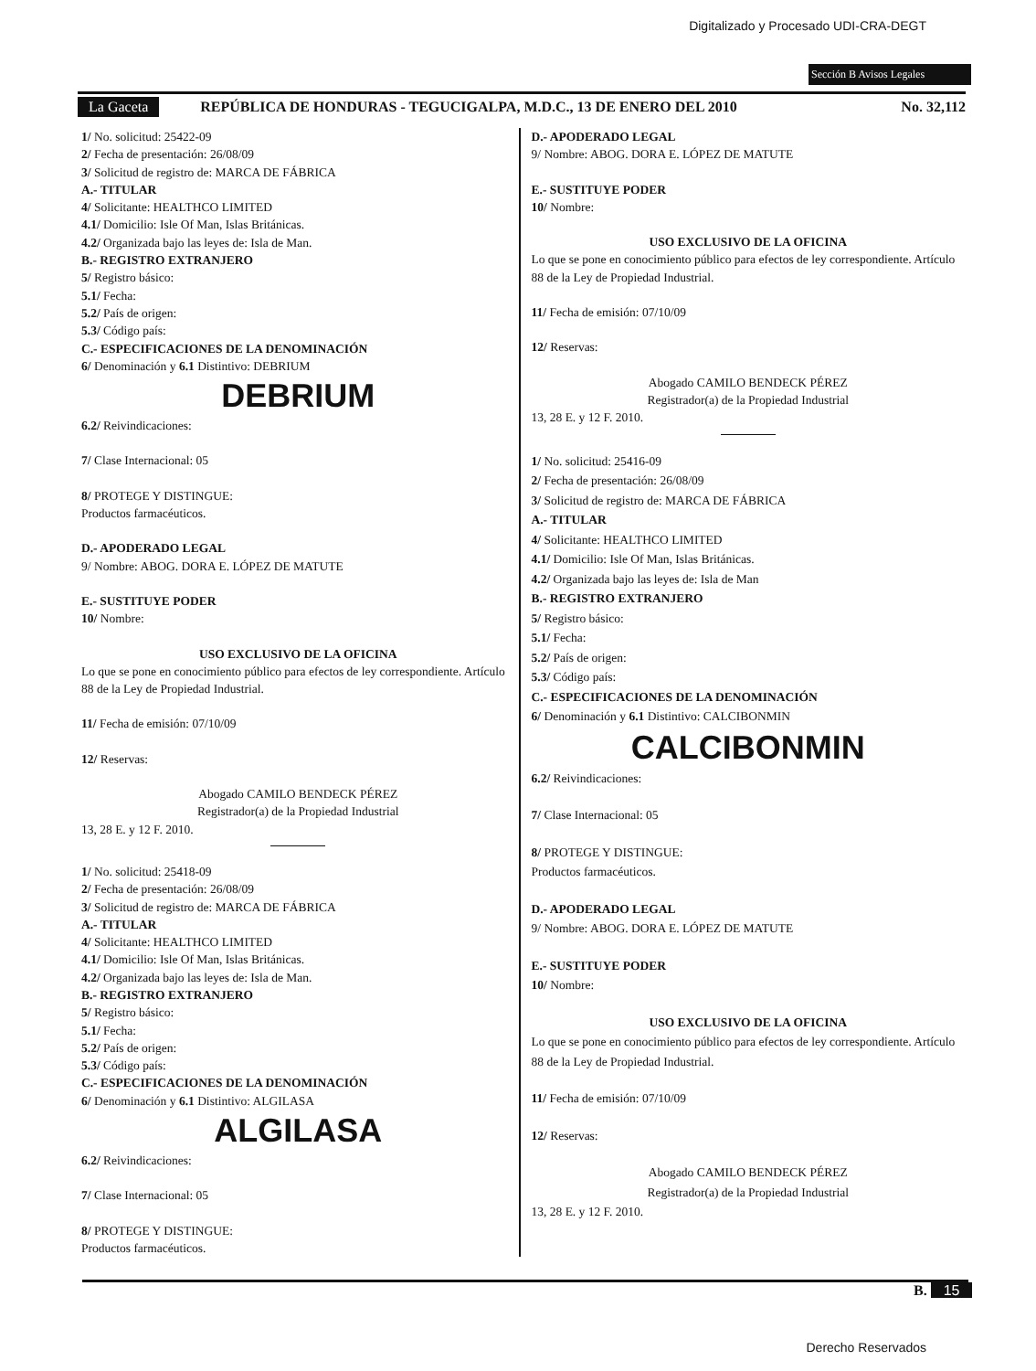Digitalizado y Procesado UDI-CRA-DEGT
Sección B Avisos Legales
La Gaceta REPÚBLICA DE HONDURAS - TEGUCIGALPA, M.D.C., 13 DE ENERO DEL 2010 No. 32,112
1/ No. solicitud: 25422-09
2/ Fecha de presentación: 26/08/09
3/ Solicitud de registro de: MARCA DE FÁBRICA
A.- TITULAR
4/ Solicitante: HEALTHCO LIMITED
4.1/ Domicilio: Isle Of Man, Islas Británicas.
4.2/ Organizada bajo las leyes de: Isla de Man.
B.- REGISTRO EXTRANJERO
5/ Registro básico:
5.1/ Fecha:
5.2/ País de origen:
5.3/ Código país:
C.- ESPECIFICACIONES DE LA DENOMINACIÓN
6/ Denominación y 6.1 Distintivo: DEBRIUM
DEBRIUM
6.2/ Reivindicaciones:
7/ Clase Internacional: 05
8/ PROTEGE Y DISTINGUE:
Productos farmacéuticos.
D.- APODERADO LEGAL
9/ Nombre: ABOG. DORA E. LÓPEZ DE MATUTE
E.- SUSTITUYE PODER
10/ Nombre:
USO EXCLUSIVO DE LA OFICINA
Lo que se pone en conocimiento público para efectos de ley correspondiente. Artículo 88 de la Ley de Propiedad Industrial.
11/ Fecha de emisión: 07/10/09
12/ Reservas:
Abogado CAMILO BENDECK PÉREZ
Registrador(a) de la Propiedad Industrial
13, 28 E. y 12 F. 2010.
1/ No. solicitud: 25418-09
2/ Fecha de presentación: 26/08/09
3/ Solicitud de registro de: MARCA DE FÁBRICA
A.- TITULAR
4/ Solicitante: HEALTHCO LIMITED
4.1/ Domicilio: Isle Of Man, Islas Británicas.
4.2/ Organizada bajo las leyes de: Isla de Man.
B.- REGISTRO EXTRANJERO
5/ Registro básico:
5.1/ Fecha:
5.2/ País de origen:
5.3/ Código país:
C.- ESPECIFICACIONES DE LA DENOMINACIÓN
6/ Denominación y 6.1 Distintivo: ALGILASA
ALGILASA
6.2/ Reivindicaciones:
7/ Clase Internacional: 05
8/ PROTEGE Y DISTINGUE:
Productos farmacéuticos.
D.- APODERADO LEGAL
9/ Nombre: ABOG. DORA E. LÓPEZ DE MATUTE
E.- SUSTITUYE PODER
10/ Nombre:
USO EXCLUSIVO DE LA OFICINA
Lo que se pone en conocimiento público para efectos de ley correspondiente. Artículo 88 de la Ley de Propiedad Industrial.
11/ Fecha de emisión: 07/10/09
12/ Reservas:
Abogado CAMILO BENDECK PÉREZ
Registrador(a) de la Propiedad Industrial
13, 28 E. y 12 F. 2010.
1/ No. solicitud: 25416-09
2/ Fecha de presentación: 26/08/09
3/ Solicitud de registro de: MARCA DE FÁBRICA
A.- TITULAR
4/ Solicitante: HEALTHCO LIMITED
4.1/ Domicilio: Isle Of Man, Islas Británicas.
4.2/ Organizada bajo las leyes de: Isla de Man
B.- REGISTRO EXTRANJERO
5/ Registro básico:
5.1/ Fecha:
5.2/ País de origen:
5.3/ Código país:
C.- ESPECIFICACIONES DE LA DENOMINACIÓN
6/ Denominación y 6.1 Distintivo: CALCIBONMIN
CALCIBONMIN
6.2/ Reivindicaciones:
7/ Clase Internacional: 05
8/ PROTEGE Y DISTINGUE:
Productos farmacéuticos.
D.- APODERADO LEGAL
9/ Nombre: ABOG. DORA E. LÓPEZ DE MATUTE
E.- SUSTITUYE PODER
10/ Nombre:
USO EXCLUSIVO DE LA OFICINA
Lo que se pone en conocimiento público para efectos de ley correspondiente. Artículo 88 de la Ley de Propiedad Industrial.
11/ Fecha de emisión: 07/10/09
12/ Reservas:
Abogado CAMILO BENDECK PÉREZ
Registrador(a) de la Propiedad Industrial
13, 28 E. y 12 F. 2010.
B. 15
Derecho Reservados